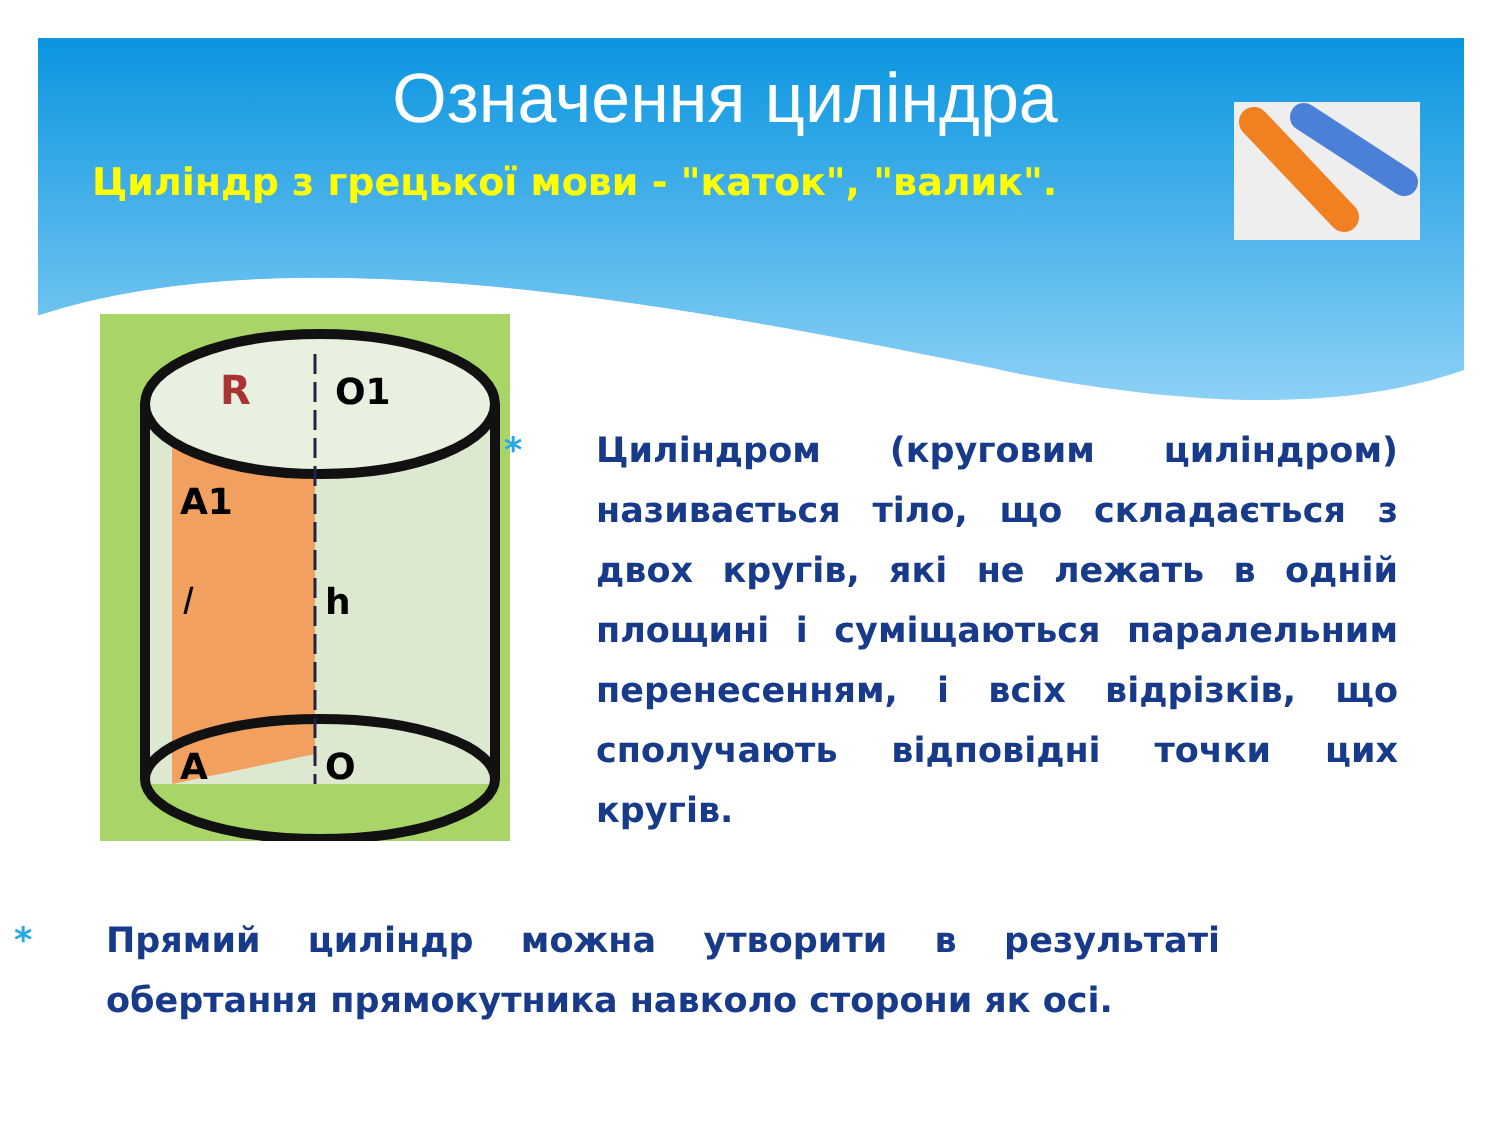Означення циліндра
Циліндр з грецької мови - "каток", "валик".
R
O1
A1
l
h
A
O
* Циліндром (круговим циліндром) називається тіло, що складається з двох кругів, які не лежать в одній площині і суміщаються паралельним перенесенням, і всіх відрізків, що сполучають відповідні точки цих кругів.
* Прямий циліндр можна утворити в результаті обертання прямокутника навколо сторони як осі.